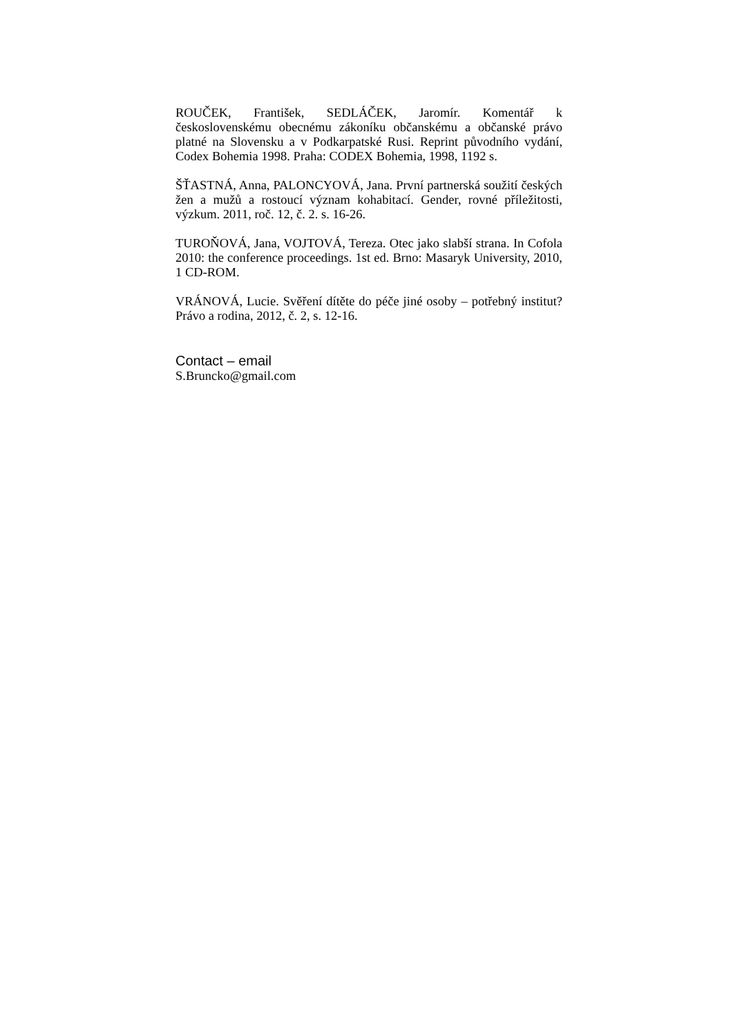ROUČEK, František, SEDLÁČEK, Jaromír. Komentář k československému obecnému zákoníku občanskému a občanské právo platné na Slovensku a v Podkarpatské Rusi. Reprint původního vydání, Codex Bohemia 1998. Praha: CODEX Bohemia, 1998, 1192 s.
ŠŤASTNÁ, Anna, PALONCYOVÁ, Jana. První partnerská soužití českých žen a mužů a rostoucí význam kohabitací. Gender, rovné příležitosti, výzkum. 2011, roč. 12, č. 2. s. 16-26.
TUROŇOVÁ, Jana, VOJTOVÁ, Tereza. Otec jako slabší strana. In Cofola 2010: the conference proceedings. 1st ed. Brno: Masaryk University, 2010, 1 CD-ROM.
VRÁNOVÁ, Lucie. Svěření dítěte do péče jiné osoby – potřebný institut? Právo a rodina, 2012, č. 2, s. 12-16.
Contact – email
S.Bruncko@gmail.com